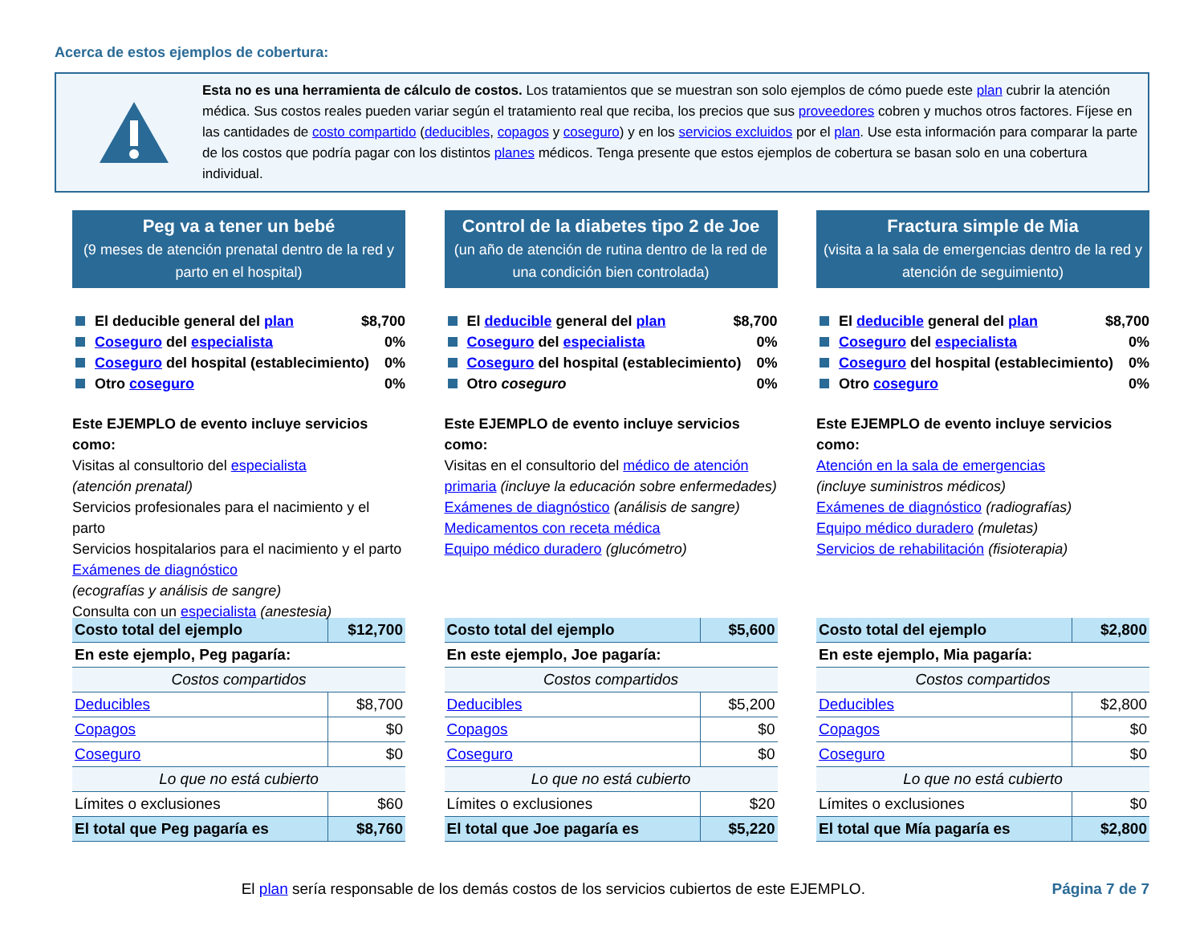Acerca de estos ejemplos de cobertura:
Esta no es una herramienta de cálculo de costos. Los tratamientos que se muestran son solo ejemplos de cómo puede este plan cubrir la atención médica. Sus costos reales pueden variar según el tratamiento real que reciba, los precios que sus proveedores cobren y muchos otros factores. Fíjese en las cantidades de costo compartido (deducibles, copagos y coseguro) y en los servicios excluidos por el plan. Use esta información para comparar la parte de los costos que podría pagar con los distintos planes médicos. Tenga presente que estos ejemplos de cobertura se basan solo en una cobertura individual.
Peg va a tener un bebé
(9 meses de atención prenatal dentro de la red y parto en el hospital)
El deducible general del plan $8,700
Coseguro del especialista 0%
Coseguro del hospital (establecimiento) 0%
Otro coseguro 0%
Este EJEMPLO de evento incluye servicios como:
Visitas al consultorio del especialista
(atención prenatal)
Servicios profesionales para el nacimiento y el parto
Servicios hospitalarios para el nacimiento y el parto
Exámenes de diagnóstico
(ecografías y análisis de sangre)
Consulta con un especialista (anestesia)
| Costo total del ejemplo | $12,700 |
| En este ejemplo, Peg pagaría: | |
| Costos compartidos | |
| Deducibles | $8,700 |
| Copagos | $0 |
| Coseguro | $0 |
| Lo que no está cubierto | |
| Límites o exclusiones | $60 |
| El total que Peg pagaría es | $8,760 |
Control de la diabetes tipo 2 de Joe
(un año de atención de rutina dentro de la red de una condición bien controlada)
El deducible general del plan $8,700
Coseguro del especialista 0%
Coseguro del hospital (establecimiento) 0%
Otro coseguro 0%
Este EJEMPLO de evento incluye servicios como:
Visitas en el consultorio del médico de atención primaria (incluye la educación sobre enfermedades)
Exámenes de diagnóstico (análisis de sangre)
Medicamentos con receta médica
Equipo médico duradero (glucómetro)
| Costo total del ejemplo | $5,600 |
| En este ejemplo, Joe pagaría: | |
| Costos compartidos | |
| Deducibles | $5,200 |
| Copagos | $0 |
| Coseguro | $0 |
| Lo que no está cubierto | |
| Límites o exclusiones | $20 |
| El total que Joe pagaría es | $5,220 |
Fractura simple de Mia
(visita a la sala de emergencias dentro de la red y atención de seguimiento)
El deducible general del plan $8,700
Coseguro del especialista 0%
Coseguro del hospital (establecimiento) 0%
Otro coseguro 0%
Este EJEMPLO de evento incluye servicios como:
Atención en la sala de emergencias
(incluye suministros médicos)
Exámenes de diagnóstico (radiografías)
Equipo médico duradero (muletas)
Servicios de rehabilitación (fisioterapia)
| Costo total del ejemplo | $2,800 |
| En este ejemplo, Mia pagaría: | |
| Costos compartidos | |
| Deducibles | $2,800 |
| Copagos | $0 |
| Coseguro | $0 |
| Lo que no está cubierto | |
| Límites o exclusiones | $0 |
| El total que Mía pagaría es | $2,800 |
El plan sería responsable de los demás costos de los servicios cubiertos de este EJEMPLO.
Página 7 de 7